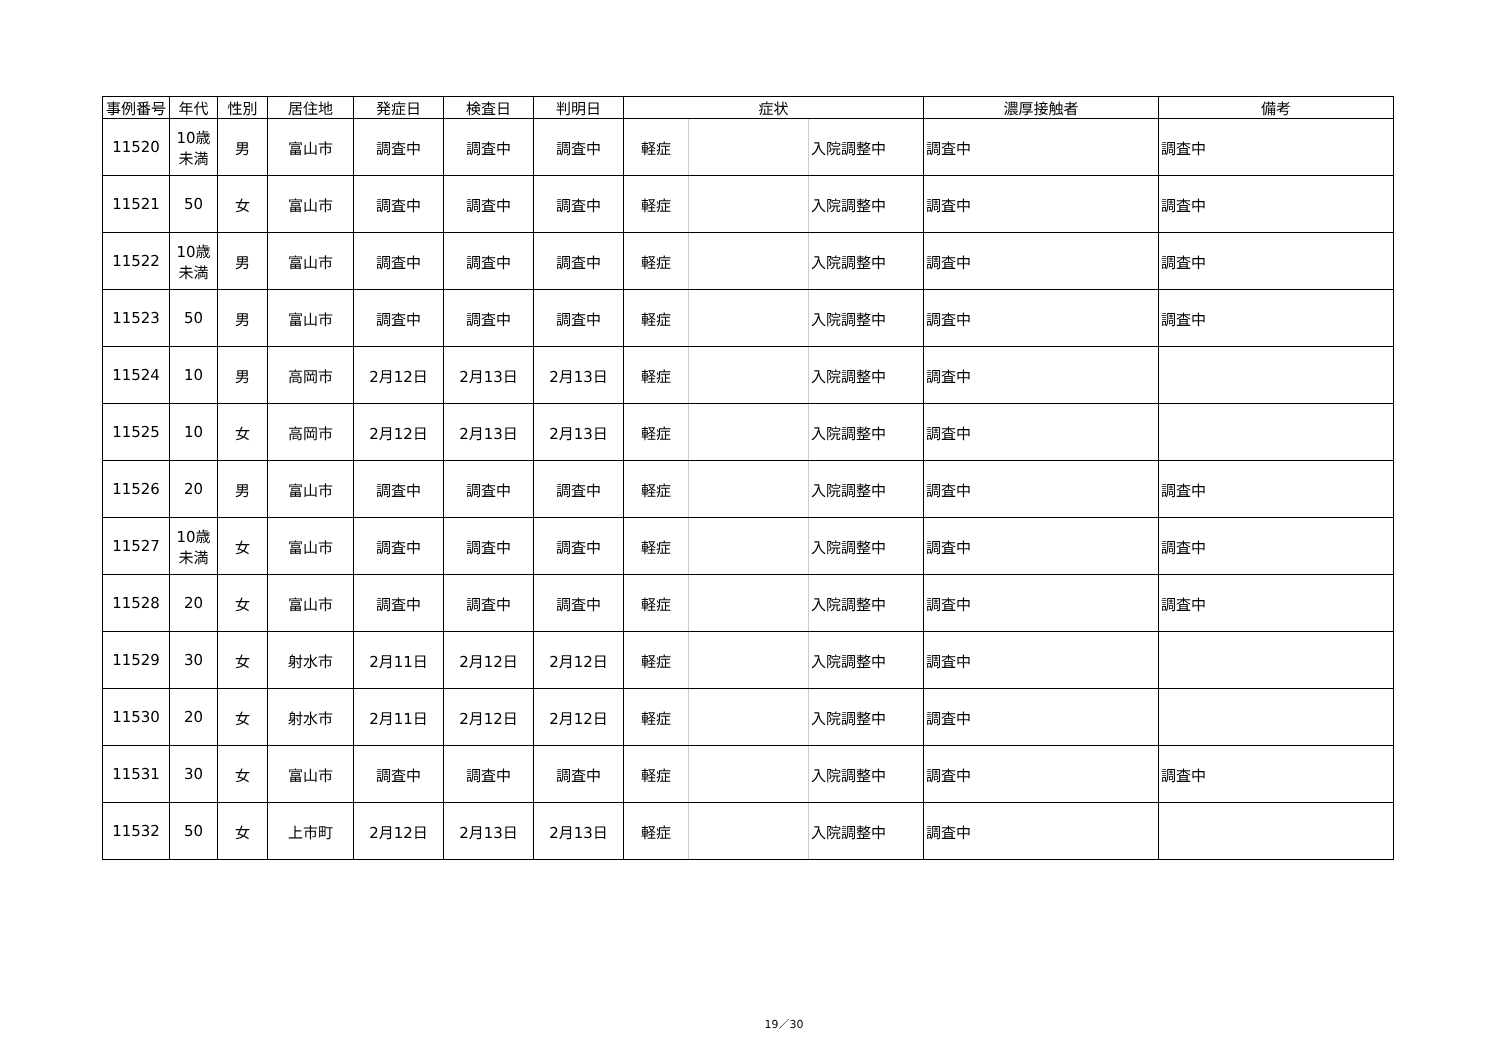| 事例番号 | 年代 | 性別 | 居住地 | 発症日 | 検査日 | 判明日 | 症状 | | | 濃厚接触者 | 備考 |
| --- | --- | --- | --- | --- | --- | --- | --- | --- | --- | --- | --- |
| 11520 | 10歳 未満 | 男 | 富山市 | 調査中 | 調査中 | 調査中 | 軽症 | | 入院調整中 | 調査中 | 調査中 |
| 11521 | 50 | 女 | 富山市 | 調査中 | 調査中 | 調査中 | 軽症 | | 入院調整中 | 調査中 | 調査中 |
| 11522 | 10歳 未満 | 男 | 富山市 | 調査中 | 調査中 | 調査中 | 軽症 | | 入院調整中 | 調査中 | 調査中 |
| 11523 | 50 | 男 | 富山市 | 調査中 | 調査中 | 調査中 | 軽症 | | 入院調整中 | 調査中 | 調査中 |
| 11524 | 10 | 男 | 高岡市 | 2月12日 | 2月13日 | 2月13日 | 軽症 | | 入院調整中 | 調査中 | |
| 11525 | 10 | 女 | 高岡市 | 2月12日 | 2月13日 | 2月13日 | 軽症 | | 入院調整中 | 調査中 | |
| 11526 | 20 | 男 | 富山市 | 調査中 | 調査中 | 調査中 | 軽症 | | 入院調整中 | 調査中 | 調査中 |
| 11527 | 10歳 未満 | 女 | 富山市 | 調査中 | 調査中 | 調査中 | 軽症 | | 入院調整中 | 調査中 | 調査中 |
| 11528 | 20 | 女 | 富山市 | 調査中 | 調査中 | 調査中 | 軽症 | | 入院調整中 | 調査中 | 調査中 |
| 11529 | 30 | 女 | 射水市 | 2月11日 | 2月12日 | 2月12日 | 軽症 | | 入院調整中 | 調査中 | |
| 11530 | 20 | 女 | 射水市 | 2月11日 | 2月12日 | 2月12日 | 軽症 | | 入院調整中 | 調査中 | |
| 11531 | 30 | 女 | 富山市 | 調査中 | 調査中 | 調査中 | 軽症 | | 入院調整中 | 調査中 | 調査中 |
| 11532 | 50 | 女 | 上市町 | 2月12日 | 2月13日 | 2月13日 | 軽症 | | 入院調整中 | 調査中 | |
19／30